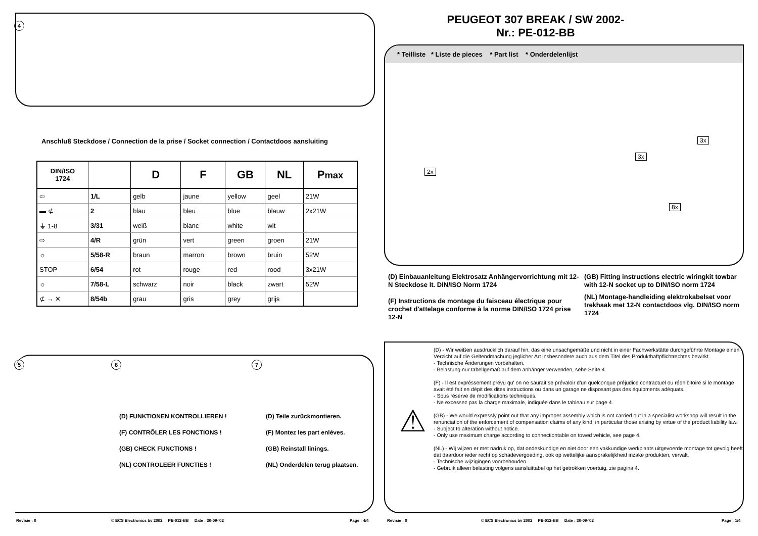4
Anschluß Steckdose / Connection de la prise / Socket connection / Contactdoos aansluiting
| DIN/ISO 1724 | | D | F | GB | NL | P max |
| --- | --- | --- | --- | --- | --- | --- |
| ⇦ | 1/L | gelb | jaune | yellow | geel | 21W |
| ▬ ⊄ | 2 | blau | bleu | blue | blauw | 2x21W |
| ⏚ 1-8 | 3/31 | weiß | blanc | white | wit | |
| ⇨ | 4/R | grün | vert | green | groen | 21W |
| ☼ | 5/58-R | braun | marron | brown | bruin | 52W |
| STOP | 6/54 | rot | rouge | red | rood | 3x21W |
| ☼ | 7/58-L | schwarz | noir | black | zwart | 52W |
| ⊄ → ✕ | 8/54b | grau | gris | grey | grijs | |
5 6 7
(D) FUNKTIONEN KONTROLLIEREN !
(F) CONTRÔLER LES FONCTIONS !
(GB) CHECK FUNCTIONS !
(NL) CONTROLEER FUNCTIES !
(D) Teile zurückmontieren.
(F) Montez les part enléves.
(GB) Reinstall linings.
(NL) Onderdelen terug plaatsen.
Revisie : 0
© ECS Electronics bv 2002 PE-012-BB Date : 30-09-'02
Page : 4/4
PEUGEOT 307 BREAK / SW 2002-
Nr.: PE-012-BB
* Teilliste * Liste de pieces * Part list * Onderdelenlijst
2x
3x
3x
8x
(D) Einbauanleitung Elektrosatz Anhängervorrichtung mit 12-N Steckdose lt. DIN/ISO Norm 1724
(F) Instructions de montage du faisceau électrique pour crochet d'attelage conforme à la norme DIN/ISO 1724 prise 12-N
(GB) Fitting instructions electric wiringkit towbar with 12-N socket up to DIN/ISO norm 1724
(NL) Montage-handleiding elektrokabelset voor trekhaak met 12-N contactdoos vlg. DIN/ISO norm 1724
⚠
(D) - Wir weißen ausdrücklich darauf hin, das eine unsachgemäße und nicht in einer Fachwerkstätte durchgeführte Montage einen Verzicht auf die Geltendmachung jeglicher Art insbesondere auch aus dem Titel des Produkthaftpflichtrechtes bewirkt.
- Technische Änderungen vorbehalten.
- Belastung nur tabellgemäß auf dem anhänger verwenden, sehe Seite 4.
(F) - Il est expréssement prévu qu' on ne saurait se prévaloir d'un quelconque préjudice contractuel ou rédhibitoire si le montage avait été fait en dépit des dites instructions ou dans un garage ne disposant pas des équipments adéquats.
- Sous réserve de modifications techniques.
- Ne excessez pas la charge maximale, indiquée dans le tableau sur page 4.
(GB) - We would expressly point out that any improper assembly which is not carried out in a specialist workshop will result in the renunciation of the enforcement of compensation claims of any kind, in particular those arising by virtue of the product liability law.
- Subject to alteration without notice.
- Only use maximum charge according to connectiontable on towed vehicle, see page 4.
(NL) - Wij wijzen er met nadruk op, dat ondeskundige en niet door een vakkundige werkplaats uitgevoerde montage tot gevolg heeft dat daardoor ieder recht op schadevergoeding, ook op wettelijke aansprakelijkheid inzake produkten, vervalt.
- Technische wijzigingen voorbehouden.
- Gebruik alleen belasting volgens aansluittabel op het getrokken voertuig, zie pagina 4.
Revisie : 0
© ECS Electronics bv 2002 PE-012-BB Date : 30-09-'02
Page : 1/4